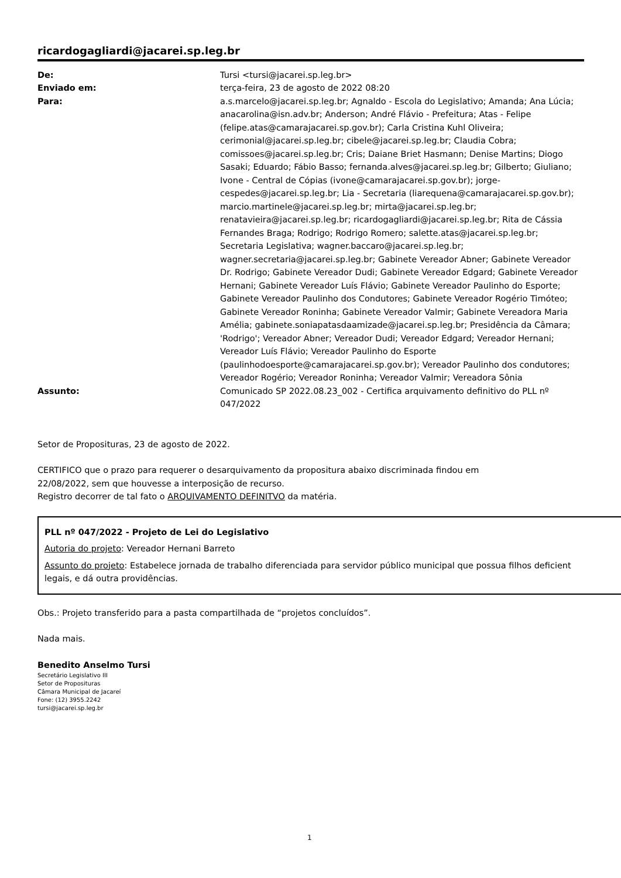ricardogagliardi@jacarei.sp.leg.br
De: Tursi <tursi@jacarei.sp.leg.br>
Enviado em: terça-feira, 23 de agosto de 2022 08:20
Para: a.s.marcelo@jacarei.sp.leg.br; Agnaldo - Escola do Legislativo; Amanda; Ana Lúcia; anacarolina@isn.adv.br; Anderson; André Flávio - Prefeitura; Atas - Felipe (felipe.atas@camarajacarei.sp.gov.br); Carla Cristina Kuhl Oliveira; cerimonial@jacarei.sp.leg.br; cibele@jacarei.sp.leg.br; Claudia Cobra; comissoes@jacarei.sp.leg.br; Cris; Daiane Briet Hasmann; Denise Martins; Diogo Sasaki; Eduardo; Fábio Basso; fernanda.alves@jacarei.sp.leg.br; Gilberto; Giuliano; Ivone - Central de Cópias (ivone@camarajacarei.sp.gov.br); jorge-cespedes@jacarei.sp.leg.br; Lia - Secretaria (liarequena@camarajacarei.sp.gov.br); marcio.martinele@jacarei.sp.leg.br; mirta@jacarei.sp.leg.br; renatavieira@jacarei.sp.leg.br; ricardogagliardi@jacarei.sp.leg.br; Rita de Cássia Fernandes Braga; Rodrigo; Rodrigo Romero; salette.atas@jacarei.sp.leg.br; Secretaria Legislativa; wagner.baccaro@jacarei.sp.leg.br; wagner.secretaria@jacarei.sp.leg.br; Gabinete Vereador Abner; Gabinete Vereador Dr. Rodrigo; Gabinete Vereador Dudi; Gabinete Vereador Edgard; Gabinete Vereador Hernani; Gabinete Vereador Luís Flávio; Gabinete Vereador Paulinho do Esporte; Gabinete Vereador Paulinho dos Condutores; Gabinete Vereador Rogério Timóteo; Gabinete Vereador Roninha; Gabinete Vereador Valmir; Gabinete Vereadora Maria Amélia; gabinete.soniapatasdaamizade@jacarei.sp.leg.br; Presidência da Câmara; 'Rodrigo'; Vereador Abner; Vereador Dudi; Vereador Edgard; Vereador Hernani; Vereador Luís Flávio; Vereador Paulinho do Esporte (paulinhodoesporte@camarajacarei.sp.gov.br); Vereador Paulinho dos condutores; Vereador Rogério; Vereador Roninha; Vereador Valmir; Vereadora Sônia
Assunto: Comunicado SP 2022.08.23_002 - Certifica arquivamento definitivo do PLL nº 047/2022
Setor de Proposituras, 23 de agosto de 2022.
CERTIFICO que o prazo para requerer o desarquivamento da propositura abaixo discriminada findou em
22/08/2022, sem que houvesse a interposição de recurso.
Registro decorrer de tal fato o ARQUIVAMENTO DEFINITVO da matéria.
PLL nº 047/2022 - Projeto de Lei do Legislativo
Autoria do projeto: Vereador Hernani Barreto
Assunto do projeto: Estabelece jornada de trabalho diferenciada para servidor público municipal que possua filhos deficient
legais, e dá outra providências.
Obs.: Projeto transferido para a pasta compartilhada de “projetos concluídos”.
Nada mais.
Benedito Anselmo Tursi
Secretário Legislativo III
Setor de Proposituras
Câmara Municipal de Jacareí
Fone: (12) 3955.2242
tursi@jacarei.sp.leg.br
1